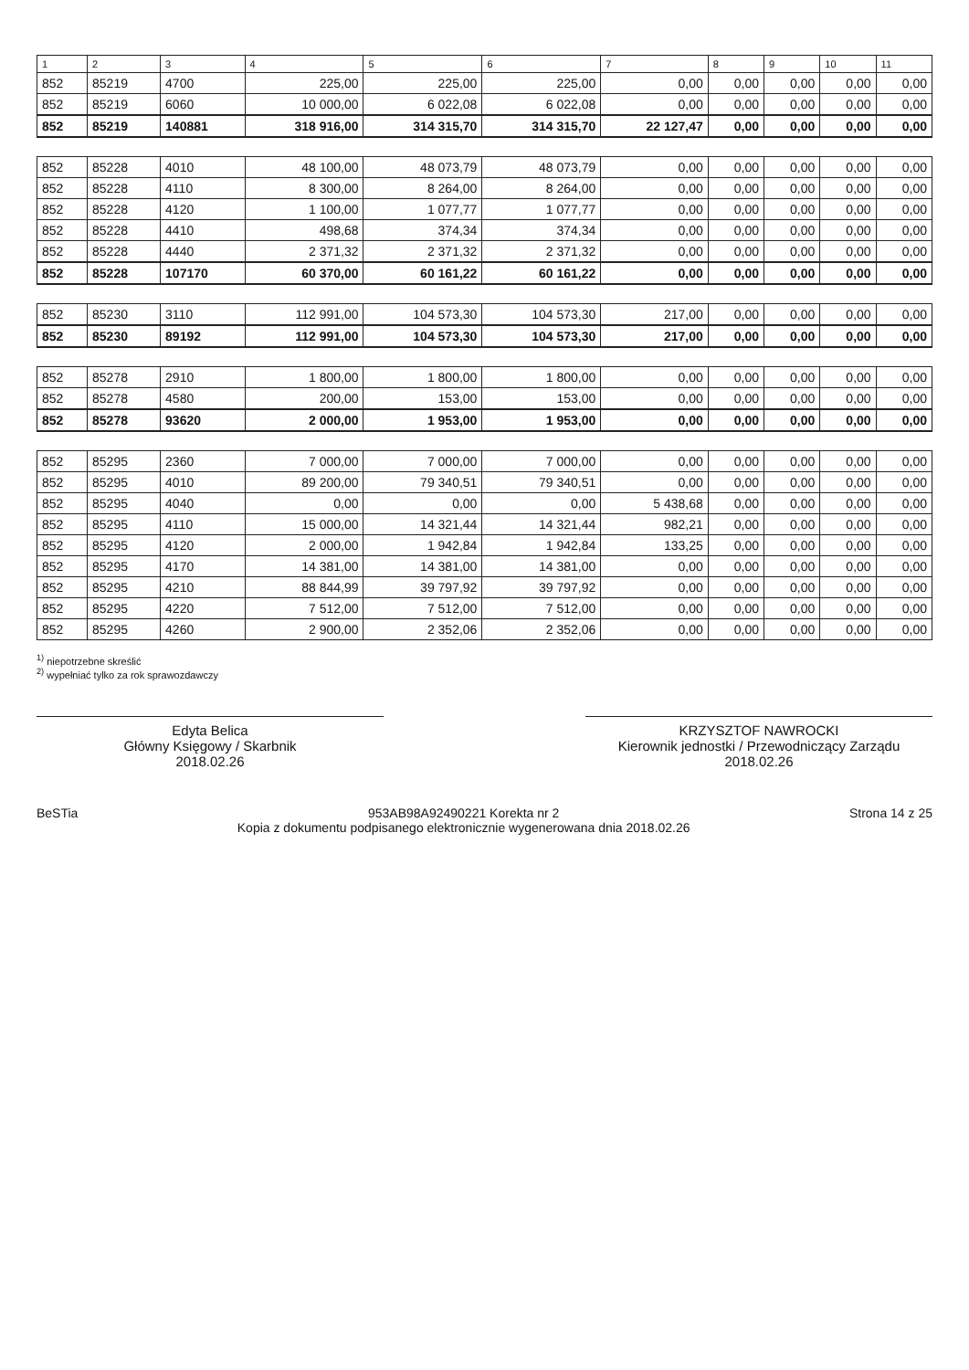| 1 | 2 | 3 | 4 | 5 | 6 | 7 | 8 | 9 | 10 | 11 |
| --- | --- | --- | --- | --- | --- | --- | --- | --- | --- | --- |
| 852 | 85219 | 4700 | 225,00 | 225,00 | 225,00 | 0,00 | 0,00 | 0,00 | 0,00 | 0,00 |
| 852 | 85219 | 6060 | 10 000,00 | 6 022,08 | 6 022,08 | 0,00 | 0,00 | 0,00 | 0,00 | 0,00 |
| 852 | 85219 | 140881 | 318 916,00 | 314 315,70 | 314 315,70 | 22 127,47 | 0,00 | 0,00 | 0,00 | 0,00 |
| 852 | 85228 | 4010 | 48 100,00 | 48 073,79 | 48 073,79 | 0,00 | 0,00 | 0,00 | 0,00 | 0,00 |
| 852 | 85228 | 4110 | 8 300,00 | 8 264,00 | 8 264,00 | 0,00 | 0,00 | 0,00 | 0,00 | 0,00 |
| 852 | 85228 | 4120 | 1 100,00 | 1 077,77 | 1 077,77 | 0,00 | 0,00 | 0,00 | 0,00 | 0,00 |
| 852 | 85228 | 4410 | 498,68 | 374,34 | 374,34 | 0,00 | 0,00 | 0,00 | 0,00 | 0,00 |
| 852 | 85228 | 4440 | 2 371,32 | 2 371,32 | 2 371,32 | 0,00 | 0,00 | 0,00 | 0,00 | 0,00 |
| 852 | 85228 | 107170 | 60 370,00 | 60 161,22 | 60 161,22 | 0,00 | 0,00 | 0,00 | 0,00 | 0,00 |
| 852 | 85230 | 3110 | 112 991,00 | 104 573,30 | 104 573,30 | 217,00 | 0,00 | 0,00 | 0,00 | 0,00 |
| 852 | 85230 | 89192 | 112 991,00 | 104 573,30 | 104 573,30 | 217,00 | 0,00 | 0,00 | 0,00 | 0,00 |
| 852 | 85278 | 2910 | 1 800,00 | 1 800,00 | 1 800,00 | 0,00 | 0,00 | 0,00 | 0,00 | 0,00 |
| 852 | 85278 | 4580 | 200,00 | 153,00 | 153,00 | 0,00 | 0,00 | 0,00 | 0,00 | 0,00 |
| 852 | 85278 | 93620 | 2 000,00 | 1 953,00 | 1 953,00 | 0,00 | 0,00 | 0,00 | 0,00 | 0,00 |
| 852 | 85295 | 2360 | 7 000,00 | 7 000,00 | 7 000,00 | 0,00 | 0,00 | 0,00 | 0,00 | 0,00 |
| 852 | 85295 | 4010 | 89 200,00 | 79 340,51 | 79 340,51 | 0,00 | 0,00 | 0,00 | 0,00 | 0,00 |
| 852 | 85295 | 4040 | 0,00 | 0,00 | 0,00 | 5 438,68 | 0,00 | 0,00 | 0,00 | 0,00 |
| 852 | 85295 | 4110 | 15 000,00 | 14 321,44 | 14 321,44 | 982,21 | 0,00 | 0,00 | 0,00 | 0,00 |
| 852 | 85295 | 4120 | 2 000,00 | 1 942,84 | 1 942,84 | 133,25 | 0,00 | 0,00 | 0,00 | 0,00 |
| 852 | 85295 | 4170 | 14 381,00 | 14 381,00 | 14 381,00 | 0,00 | 0,00 | 0,00 | 0,00 | 0,00 |
| 852 | 85295 | 4210 | 88 844,99 | 39 797,92 | 39 797,92 | 0,00 | 0,00 | 0,00 | 0,00 | 0,00 |
| 852 | 85295 | 4220 | 7 512,00 | 7 512,00 | 7 512,00 | 0,00 | 0,00 | 0,00 | 0,00 | 0,00 |
| 852 | 85295 | 4260 | 2 900,00 | 2 352,06 | 2 352,06 | 0,00 | 0,00 | 0,00 | 0,00 | 0,00 |
<sup>1)</sup> niepotrzebne skreślić
<sup>2)</sup> wypełniać tylko za rok sprawozdawczy
Edyta Belica
Główny Księgowy / Skarbnik
2018.02.26
KRZYSZTOF NAWROCKI
Kierownik jednostki / Przewodniczący Zarządu
2018.02.26
BeSTia 953AB98A92490221 Korekta nr 2
Kopia z dokumentu podpisanego elektronicznie wygenerowana dnia 2018.02.26 Strona 14 z 25